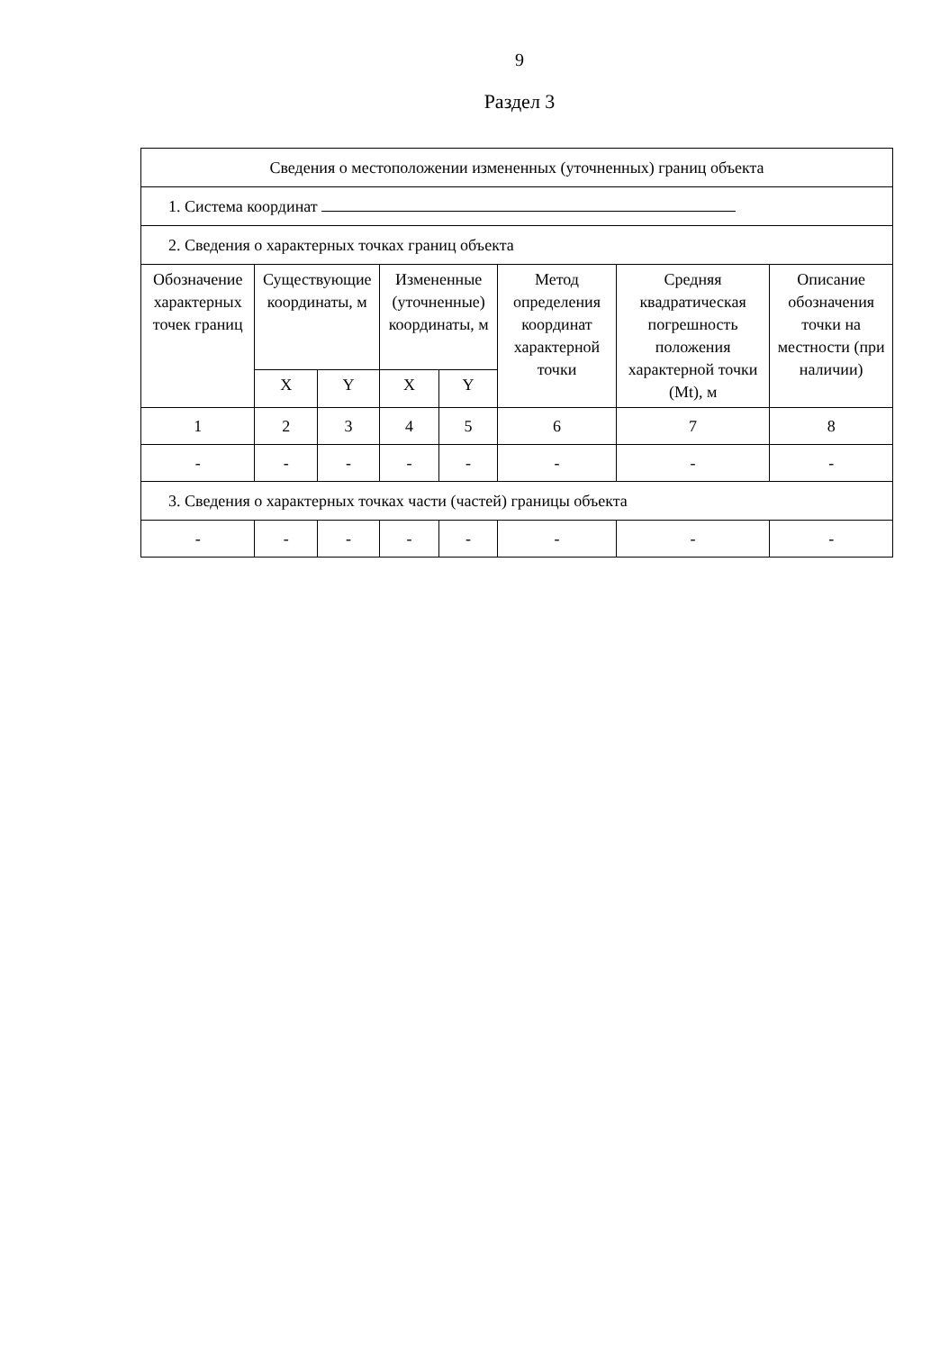9
Раздел 3
| Сведения о местоположении измененных (уточненных) границ объекта | | | | | | | |
| 1. Система координат | | | | | | | |
| 2. Сведения о характерных точках границ объекта | | | | | | | |
| Обозначение характерных точек границ | Существующие координаты, м | | Измененные (уточненные) координаты, м | | Метод определения координат характерной точки | Средняя квадратическая погрешность положения характерной точки (Mt), м | Описание обозначения точки на местности (при наличии) |
| | X | Y | X | Y | | | |
| 1 | 2 | 3 | 4 | 5 | 6 | 7 | 8 |
| - | - | - | - | - | - | - | - |
| 3. Сведения о характерных точках части (частей) границы объекта | | | | | | | |
| - | - | - | - | - | - | - | - |